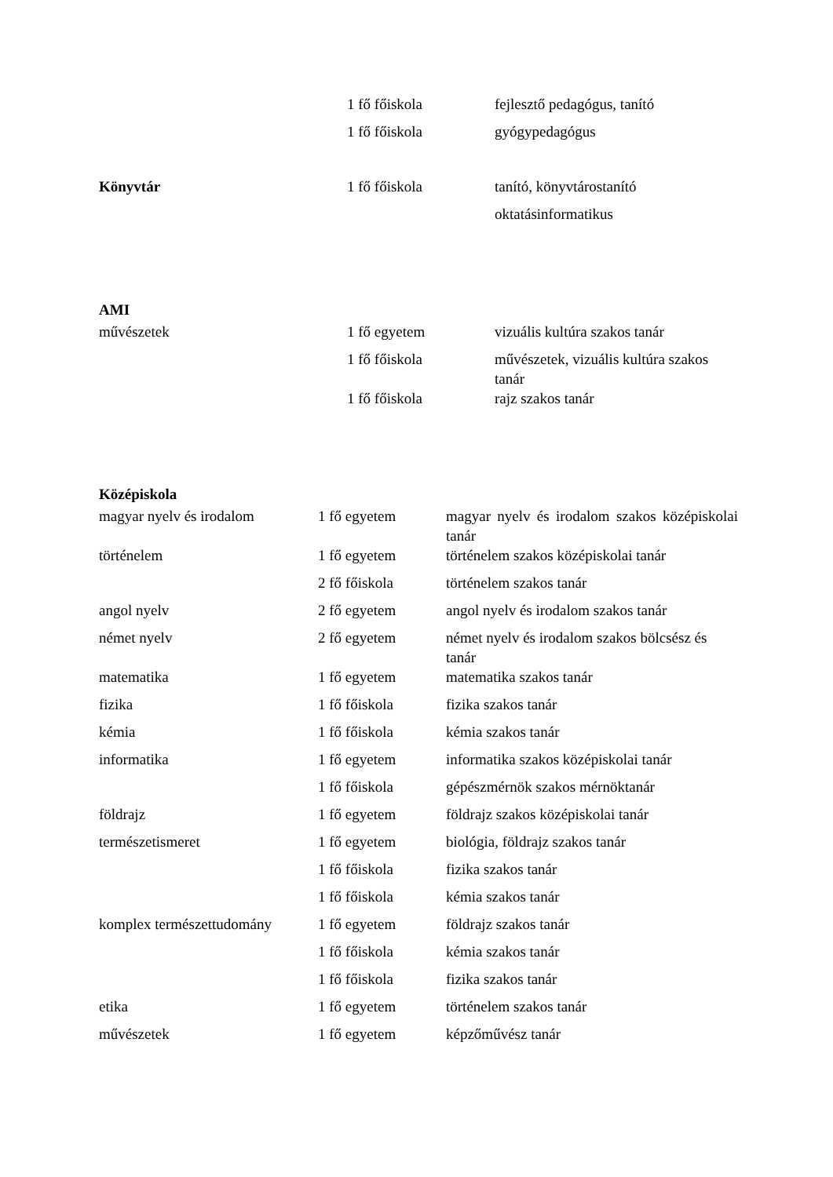| | 1 fő főiskola | fejlesztő pedagógus, tanító |
| | 1 fő főiskola | gyógypedagógus |
| Könyvtár | 1 fő főiskola | tanító, könyvtárostanító |
| | | oktatásinformatikus |
AMI
| művészetek | 1 fő egyetem | vizuális kultúra szakos tanár |
| | 1 fő főiskola | művészetek, vizuális kultúra szakos tanár |
| | 1 fő főiskola | rajz szakos tanár |
Középiskola
| magyar nyelv és irodalom | 1 fő egyetem | magyar nyelv és irodalom szakos középiskolai tanár |
| történelem | 1 fő egyetem | történelem szakos középiskolai tanár |
| | 2 fő főiskola | történelem szakos tanár |
| angol nyelv | 2 fő egyetem | angol nyelv és irodalom szakos tanár |
| német nyelv | 2 fő egyetem | német nyelv és irodalom szakos bölcsész és tanár |
| matematika | 1 fő egyetem | matematika szakos tanár |
| fizika | 1 fő főiskola | fizika szakos tanár |
| kémia | 1 fő főiskola | kémia szakos tanár |
| informatika | 1 fő egyetem | informatika szakos középiskolai tanár |
| | 1 fő főiskola | gépészmérnök szakos mérnöktanár |
| földrajz | 1 fő egyetem | földrajz szakos középiskolai tanár |
| természetismeret | 1 fő egyetem | biológia, földrajz szakos tanár |
| | 1 fő főiskola | fizika szakos tanár |
| | 1 fő főiskola | kémia szakos tanár |
| komplex természettudomány | 1 fő egyetem | földrajz szakos tanár |
| | 1 fő főiskola | kémia szakos tanár |
| | 1 fő főiskola | fizika szakos tanár |
| etika | 1 fő egyetem | történelem szakos tanár |
| művészetek | 1 fő egyetem | képzőművész tanár |